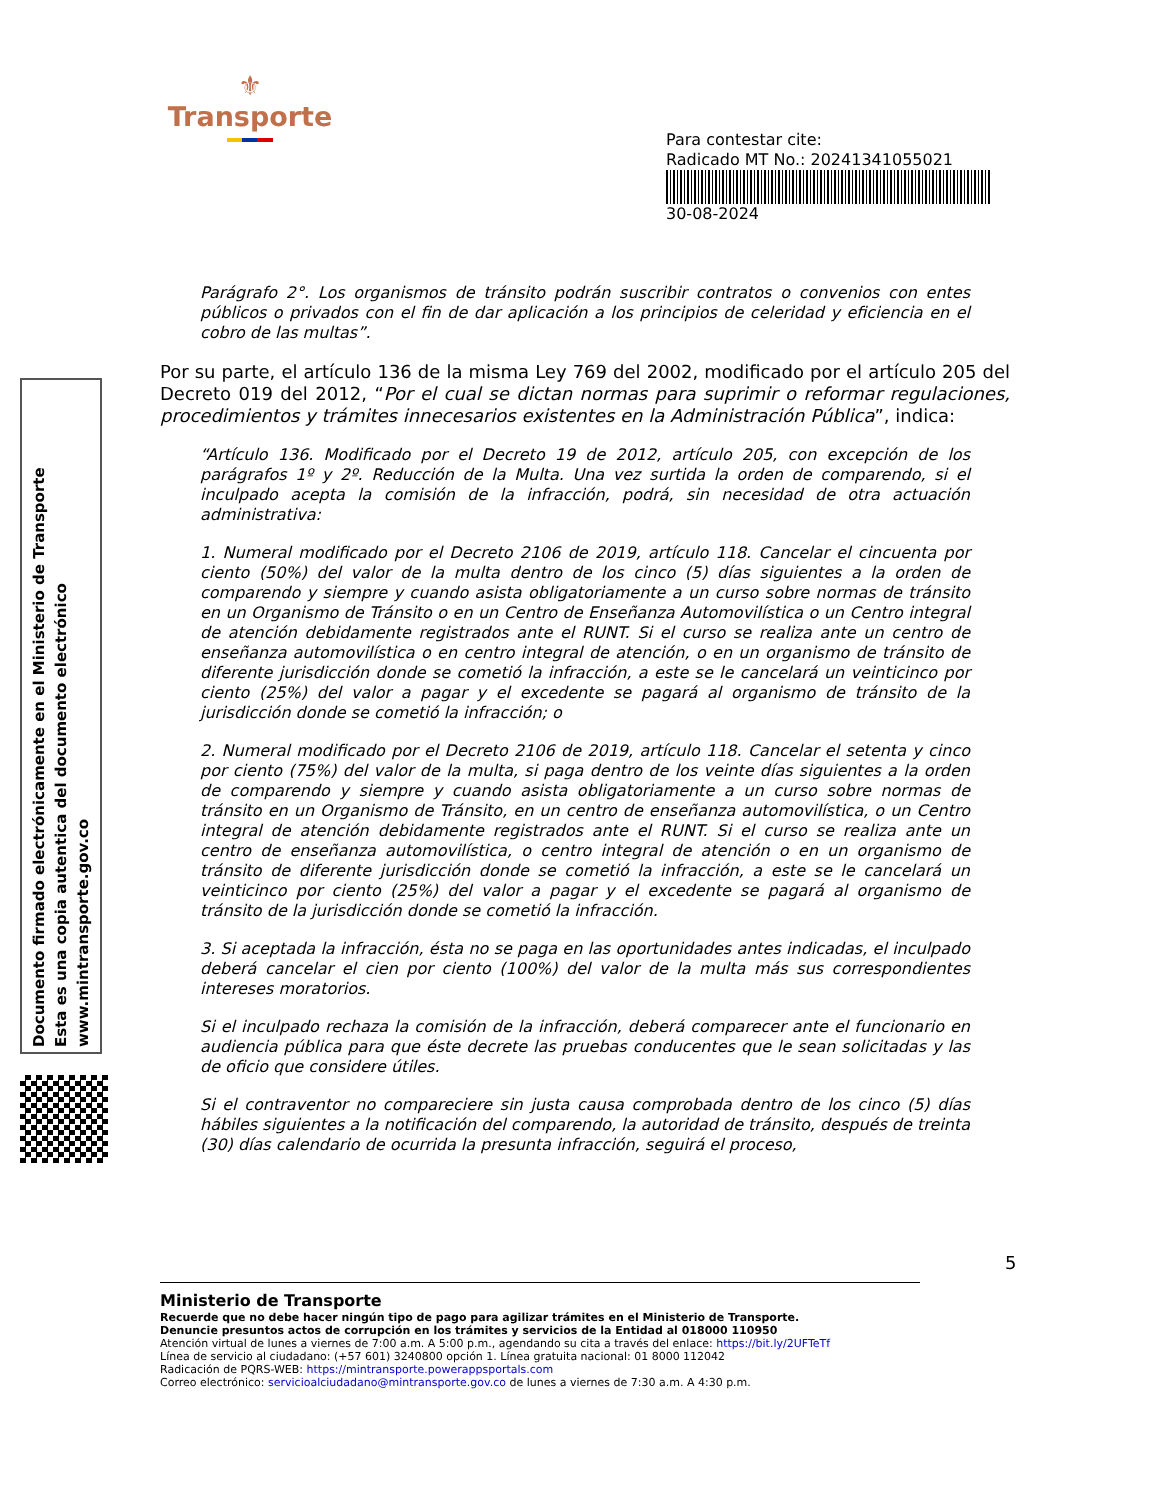⚜
Transporte
Para contestar cite:
Radicado MT No.: 20241341055021
30-08-2024
Documento firmado electrónicamente en el Ministerio de Transporte
Esta es una copia autentica del documento electrónico
www.mintransporte.gov.co
Parágrafo 2°. Los organismos de tránsito podrán suscribir contratos o convenios con entes públicos o privados con el fin de dar aplicación a los principios de celeridad y eficiencia en el cobro de las multas”.
Por su parte, el artículo 136 de la misma Ley 769 del 2002, modificado por el artículo 205 del Decreto 019 del 2012, “Por el cual se dictan normas para suprimir o reformar regulaciones, procedimientos y trámites innecesarios existentes en la Administración Pública”, indica:
“Artículo 136. Modificado por el Decreto 19 de 2012, artículo 205, con excepción de los parágrafos 1º y 2º. Reducción de la Multa. Una vez surtida la orden de comparendo, si el inculpado acepta la comisión de la infracción, podrá, sin necesidad de otra actuación administrativa:
1. Numeral modificado por el Decreto 2106 de 2019, artículo 118. Cancelar el cincuenta por ciento (50%) del valor de la multa dentro de los cinco (5) días siguientes a la orden de comparendo y siempre y cuando asista obligatoriamente a un curso sobre normas de tránsito en un Organismo de Tránsito o en un Centro de Enseñanza Automovilística o un Centro integral de atención debidamente registrados ante el RUNT. Si el curso se realiza ante un centro de enseñanza automovilística o en centro integral de atención, o en un organismo de tránsito de diferente jurisdicción donde se cometió la infracción, a este se le cancelará un veinticinco por ciento (25%) del valor a pagar y el excedente se pagará al organismo de tránsito de la jurisdicción donde se cometió la infracción; o
2. Numeral modificado por el Decreto 2106 de 2019, artículo 118. Cancelar el setenta y cinco por ciento (75%) del valor de la multa, si paga dentro de los veinte días siguientes a la orden de comparendo y siempre y cuando asista obligatoriamente a un curso sobre normas de tránsito en un Organismo de Tránsito, en un centro de enseñanza automovilística, o un Centro integral de atención debidamente registrados ante el RUNT. Si el curso se realiza ante un centro de enseñanza automovilística, o centro integral de atención o en un organismo de tránsito de diferente jurisdicción donde se cometió la infracción, a este se le cancelará un veinticinco por ciento (25%) del valor a pagar y el excedente se pagará al organismo de tránsito de la jurisdicción donde se cometió la infracción.
3. Si aceptada la infracción, ésta no se paga en las oportunidades antes indicadas, el inculpado deberá cancelar el cien por ciento (100%) del valor de la multa más sus correspondientes intereses moratorios.
Si el inculpado rechaza la comisión de la infracción, deberá comparecer ante el funcionario en audiencia pública para que éste decrete las pruebas conducentes que le sean solicitadas y las de oficio que considere útiles.
Si el contraventor no compareciere sin justa causa comprobada dentro de los cinco (5) días hábiles siguientes a la notificación del comparendo, la autoridad de tránsito, después de treinta (30) días calendario de ocurrida la presunta infracción, seguirá el proceso,
5
Ministerio de Transporte
Recuerde que no debe hacer ningún tipo de pago para agilizar trámites en el Ministerio de Transporte.
Denuncie presuntos actos de corrupción en los trámites y servicios de la Entidad al 018000 110950
Atención virtual de lunes a viernes de 7:00 a.m. A 5:00 p.m., agendando su cita a través del enlace: https://bit.ly/2UFTeTf
Línea de servicio al ciudadano: (+57 601) 3240800 opción 1. Línea gratuita nacional: 01 8000 112042
Radicación de PQRS-WEB: https://mintransporte.powerappsportals.com
Correo electrónico: servicioalciudadano@mintransporte.gov.co de lunes a viernes de 7:30 a.m. A 4:30 p.m.